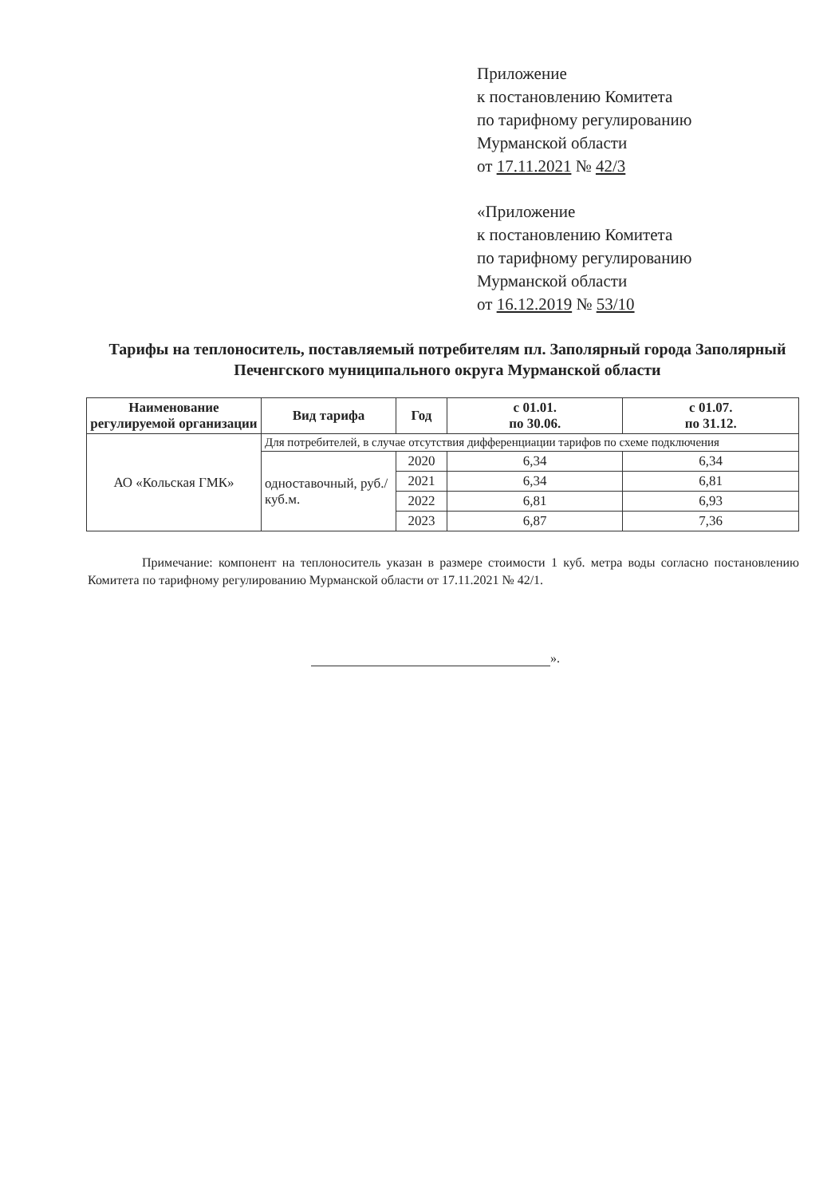Приложение
к постановлению Комитета
по тарифному регулированию
Мурманской области
от 17.11.2021 № 42/3
«Приложение
к постановлению Комитета
по тарифному регулированию
Мурманской области
от 16.12.2019 № 53/10
Тарифы на теплоноситель, поставляемый потребителям пл. Заполярный города Заполярный Печенгского муниципального округа Мурманской области
| Наименование регулируемой организации | Вид тарифа | Год | с 01.01. по 30.06. | с 01.07. по 31.12. |
| --- | --- | --- | --- | --- |
| АО «Кольская ГМК» | Для потребителей, в случае отсутствия дифференциации тарифов по схеме подключения | | | |
| | одноставочный, руб./куб.м. | 2020 | 6,34 | 6,34 |
| | | 2021 | 6,34 | 6,81 |
| | | 2022 | 6,81 | 6,93 |
| | | 2023 | 6,87 | 7,36 |
Примечание: компонент на теплоноситель указан в размере стоимости 1 куб. метра воды согласно постановлению Комитета по тарифному регулированию Мурманской области от 17.11.2021 № 42/1.
».